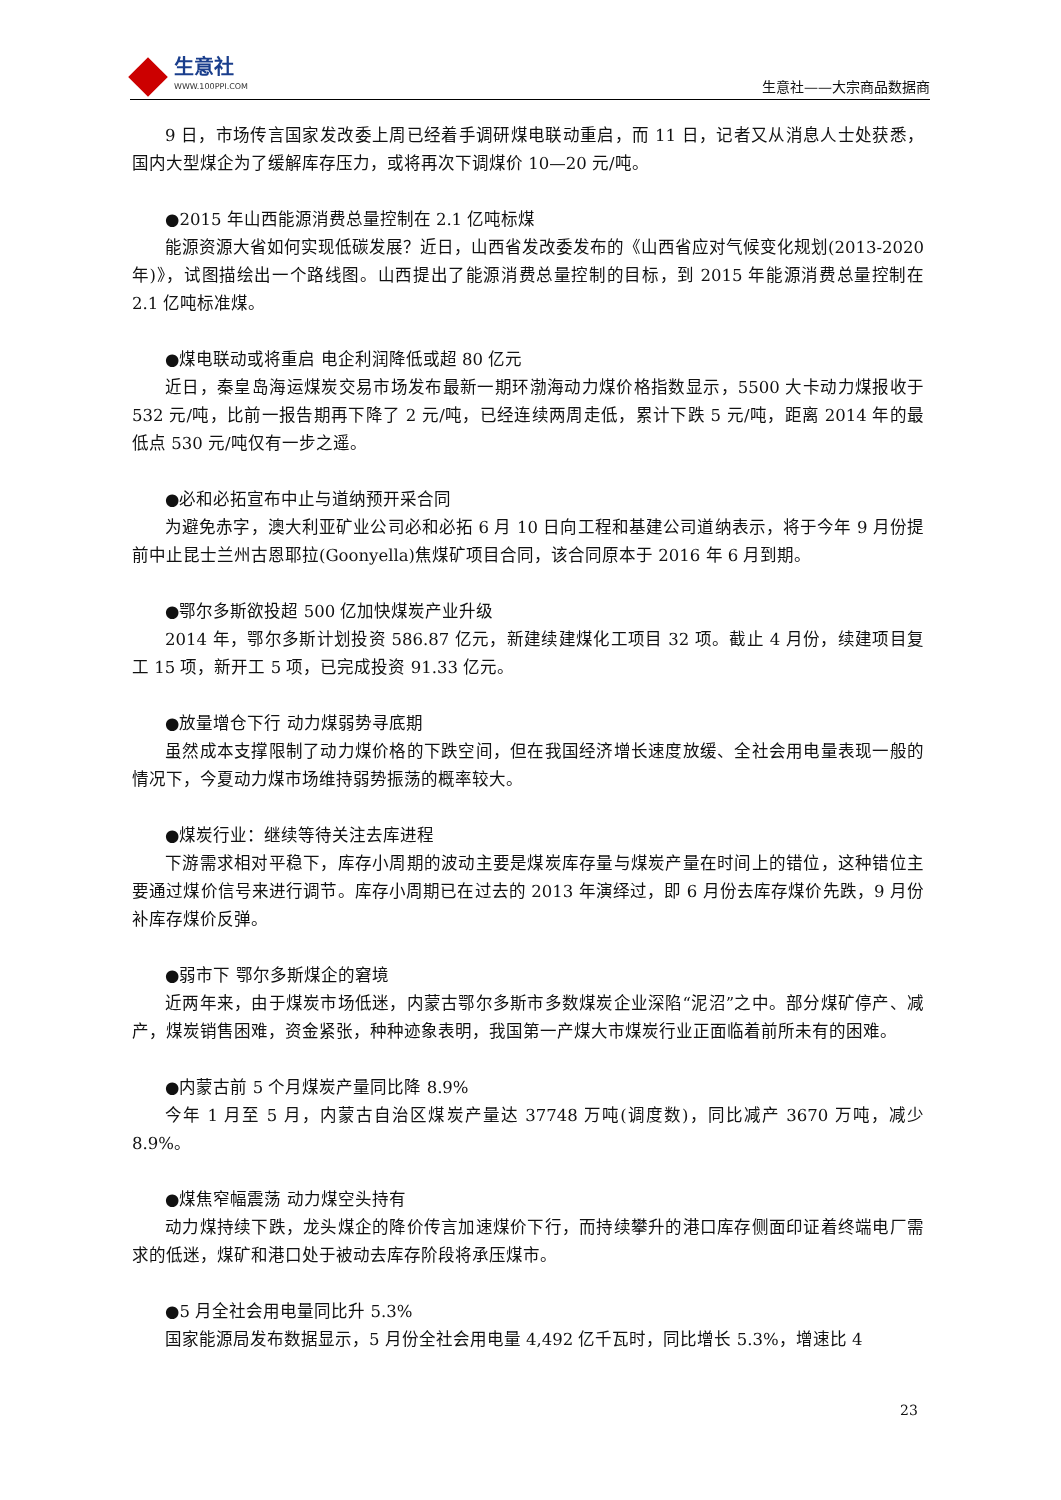生意社
WWW.100PPI.COM
生意社——大宗商品数据商
9 日，市场传言国家发改委上周已经着手调研煤电联动重启，而 11 日，记者又从消息人士处获悉，国内大型煤企为了缓解库存压力，或将再次下调煤价 10—20 元/吨。
●2015 年山西能源消费总量控制在 2.1 亿吨标煤
能源资源大省如何实现低碳发展？近日，山西省发改委发布的《山西省应对气候变化规划(2013-2020 年)》，试图描绘出一个路线图。山西提出了能源消费总量控制的目标，到 2015 年能源消费总量控制在 2.1 亿吨标准煤。
●煤电联动或将重启 电企利润降低或超 80 亿元
近日，秦皇岛海运煤炭交易市场发布最新一期环渤海动力煤价格指数显示，5500 大卡动力煤报收于 532 元/吨，比前一报告期再下降了 2 元/吨，已经连续两周走低，累计下跌 5 元/吨，距离 2014 年的最低点 530 元/吨仅有一步之遥。
●必和必拓宣布中止与道纳预开采合同
为避免赤字，澳大利亚矿业公司必和必拓 6 月 10 日向工程和基建公司道纳表示，将于今年 9 月份提前中止昆士兰州古恩耶拉(Goonyella)焦煤矿项目合同，该合同原本于 2016 年 6 月到期。
●鄂尔多斯欲投超 500 亿加快煤炭产业升级
2014 年，鄂尔多斯计划投资 586.87 亿元，新建续建煤化工项目 32 项。截止 4 月份，续建项目复工 15 项，新开工 5 项，已完成投资 91.33 亿元。
●放量增仓下行 动力煤弱势寻底期
虽然成本支撑限制了动力煤价格的下跌空间，但在我国经济增长速度放缓、全社会用电量表现一般的情况下，今夏动力煤市场维持弱势振荡的概率较大。
●煤炭行业：继续等待关注去库进程
下游需求相对平稳下，库存小周期的波动主要是煤炭库存量与煤炭产量在时间上的错位，这种错位主要通过煤价信号来进行调节。库存小周期已在过去的 2013 年演绎过，即 6 月份去库存煤价先跌，9 月份补库存煤价反弹。
●弱市下 鄂尔多斯煤企的窘境
近两年来，由于煤炭市场低迷，内蒙古鄂尔多斯市多数煤炭企业深陷“泥沼”之中。部分煤矿停产、减产，煤炭销售困难，资金紧张，种种迹象表明，我国第一产煤大市煤炭行业正面临着前所未有的困难。
●内蒙古前 5 个月煤炭产量同比降 8.9%
今年 1 月至 5 月，内蒙古自治区煤炭产量达 37748 万吨(调度数)，同比减产 3670 万吨，减少 8.9%。
●煤焦窄幅震荡 动力煤空头持有
动力煤持续下跌，龙头煤企的降价传言加速煤价下行，而持续攀升的港口库存侧面印证着终端电厂需求的低迷，煤矿和港口处于被动去库存阶段将承压煤市。
●5 月全社会用电量同比升 5.3%
国家能源局发布数据显示，5 月份全社会用电量 4,492 亿千瓦时，同比增长 5.3%，增速比 4
23